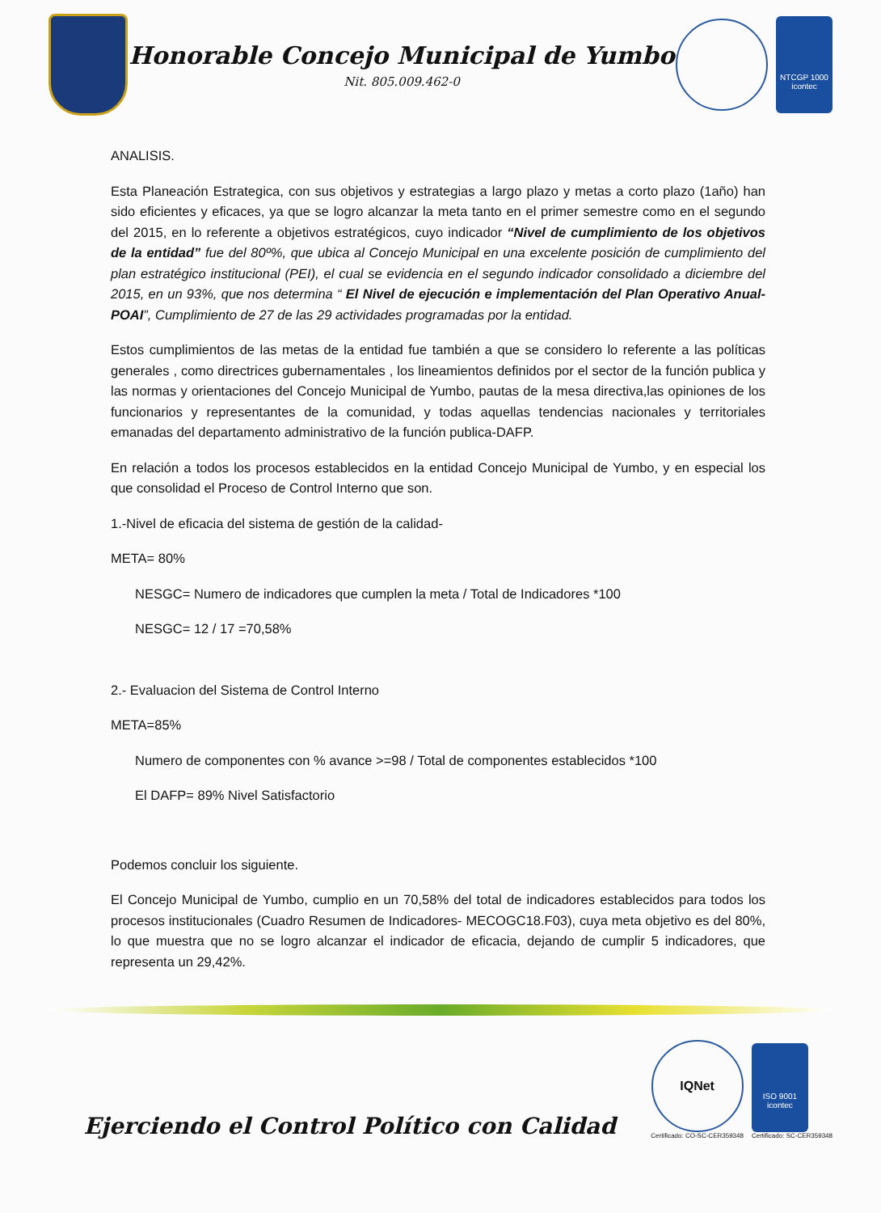Honorable Concejo Municipal de Yumbo
Nit. 805.009.462-0
NTCGP 1000
icontec
ANALISIS.
Esta Planeación Estrategica, con sus objetivos y estrategias a largo plazo y metas a corto plazo (1año) han sido eficientes y eficaces, ya que se logro alcanzar la meta tanto en el primer semestre como en el segundo del 2015, en lo referente a objetivos estratégicos, cuyo indicador “Nivel de cumplimiento de los objetivos de la entidad” fue del 80º%, que ubica al Concejo Municipal en una excelente posición de cumplimiento del plan estratégico institucional (PEI), el cual se evidencia en el segundo indicador consolidado a diciembre del 2015, en un 93%, que nos determina “ El Nivel de ejecución e implementación del Plan Operativo Anual-POAI”, Cumplimiento de 27 de las 29 actividades programadas por la entidad.
Estos cumplimientos de las metas de la entidad fue también a que se considero lo referente a las políticas generales , como directrices gubernamentales , los lineamientos definidos por el sector de la función publica y las normas y orientaciones del Concejo Municipal de Yumbo, pautas de la mesa directiva,las opiniones de los funcionarios y representantes de la comunidad, y todas aquellas tendencias nacionales y territoriales emanadas del departamento administrativo de la función publica-DAFP.
En relación a todos los procesos establecidos en la entidad Concejo Municipal de Yumbo, y en especial los que consolidad el Proceso de Control Interno que son.
1.-Nivel de eficacia del sistema de gestión de la calidad-
META= 80%
NESGC= Numero de indicadores que cumplen la meta / Total de Indicadores *100
NESGC= 12 / 17 =70,58%
2.- Evaluacion del Sistema de Control Interno
META=85%
Numero de componentes con % avance >=98 / Total de componentes establecidos *100
El DAFP= 89% Nivel Satisfactorio
Podemos concluir los siguiente.
El Concejo Municipal de Yumbo, cumplio en un 70,58% del total de indicadores establecidos para todos los procesos institucionales (Cuadro Resumen de Indicadores- MECOGC18.F03), cuya meta objetivo es del 80%, lo que muestra que no se logro alcanzar el indicador de eficacia, dejando de cumplir 5 indicadores, que representa un 29,42%.
Ejerciendo el Control Político con Calidad
IQNet
Certificado: CO-SC-CER359348
ISO 9001
icontec
Certificado: SC-CER359348